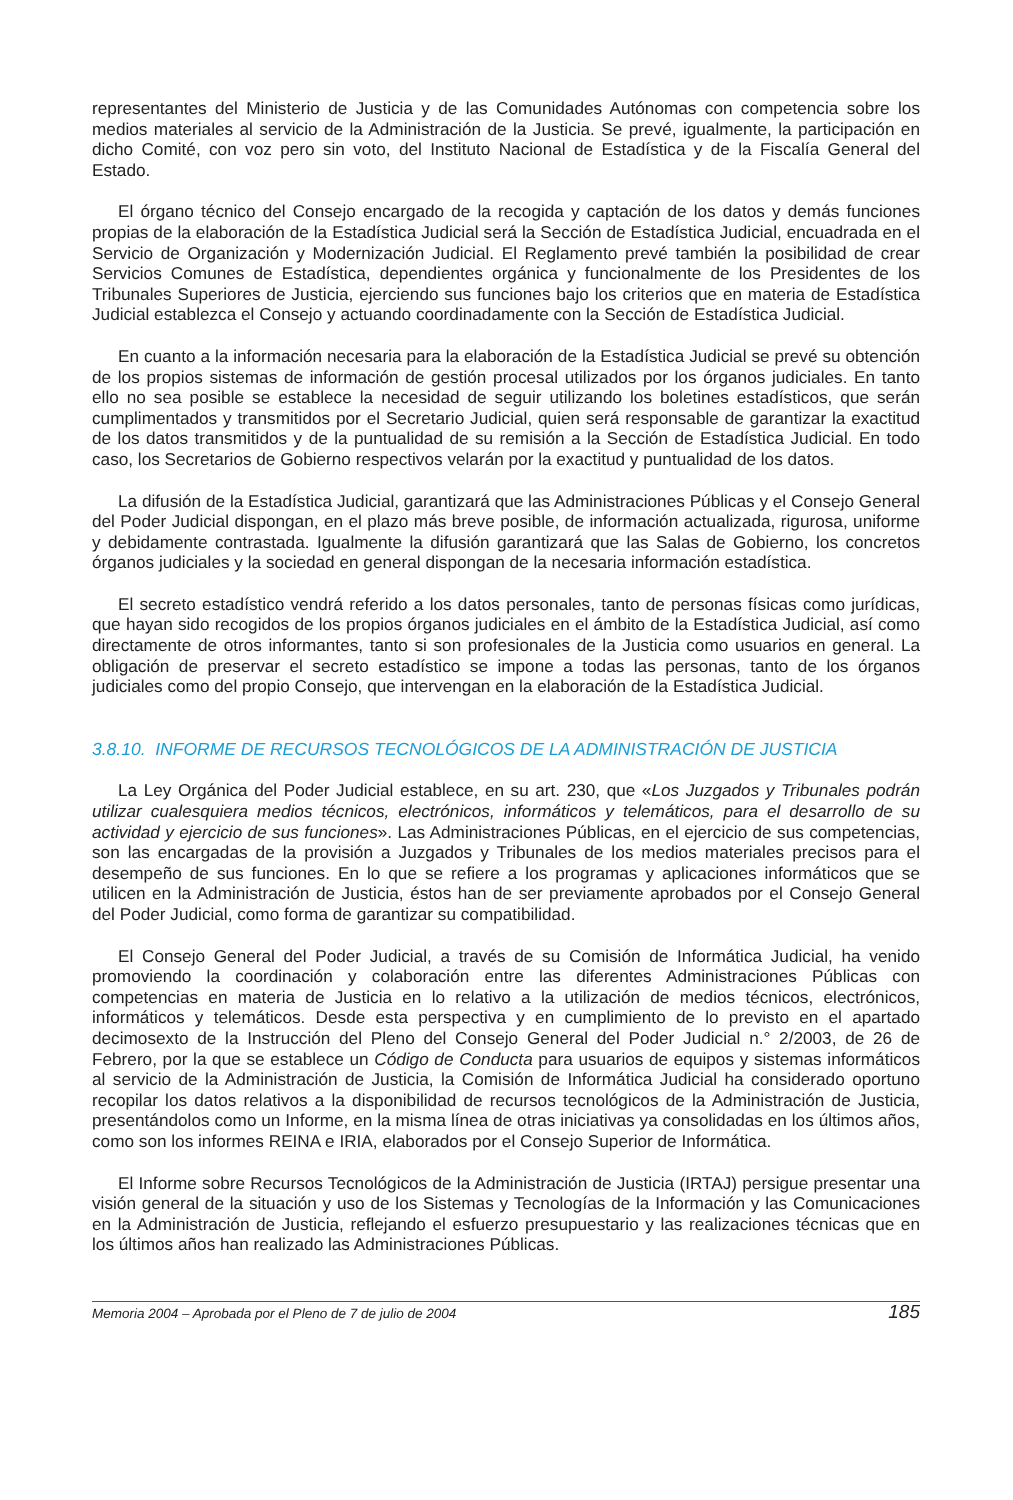representantes del Ministerio de Justicia y de las Comunidades Autónomas con competencia sobre los medios materiales al servicio de la Administración de la Justicia. Se prevé, igualmente, la participación en dicho Comité, con voz pero sin voto, del Instituto Nacional de Estadística y de la Fiscalía General del Estado.
El órgano técnico del Consejo encargado de la recogida y captación de los datos y demás funciones propias de la elaboración de la Estadística Judicial será la Sección de Estadística Judicial, encuadrada en el Servicio de Organización y Modernización Judicial. El Reglamento prevé también la posibilidad de crear Servicios Comunes de Estadística, dependientes orgánica y funcionalmente de los Presidentes de los Tribunales Superiores de Justicia, ejerciendo sus funciones bajo los criterios que en materia de Estadística Judicial establezca el Consejo y actuando coordinadamente con la Sección de Estadística Judicial.
En cuanto a la información necesaria para la elaboración de la Estadística Judicial se prevé su obtención de los propios sistemas de información de gestión procesal utilizados por los órganos judiciales. En tanto ello no sea posible se establece la necesidad de seguir utilizando los boletines estadísticos, que serán cumplimentados y transmitidos por el Secretario Judicial, quien será responsable de garantizar la exactitud de los datos transmitidos y de la puntualidad de su remisión a la Sección de Estadística Judicial. En todo caso, los Secretarios de Gobierno respectivos velarán por la exactitud y puntualidad de los datos.
La difusión de la Estadística Judicial, garantizará que las Administraciones Públicas y el Consejo General del Poder Judicial dispongan, en el plazo más breve posible, de información actualizada, rigurosa, uniforme y debidamente contrastada. Igualmente la difusión garantizará que las Salas de Gobierno, los concretos órganos judiciales y la sociedad en general dispongan de la necesaria información estadística.
El secreto estadístico vendrá referido a los datos personales, tanto de personas físicas como jurídicas, que hayan sido recogidos de los propios órganos judiciales en el ámbito de la Estadística Judicial, así como directamente de otros informantes, tanto si son profesionales de la Justicia como usuarios en general. La obligación de preservar el secreto estadístico se impone a todas las personas, tanto de los órganos judiciales como del propio Consejo, que intervengan en la elaboración de la Estadística Judicial.
3.8.10. INFORME DE RECURSOS TECNOLÓGICOS DE LA ADMINISTRACIÓN DE JUSTICIA
La Ley Orgánica del Poder Judicial establece, en su art. 230, que «Los Juzgados y Tribunales podrán utilizar cualesquiera medios técnicos, electrónicos, informáticos y telemáticos, para el desarrollo de su actividad y ejercicio de sus funciones». Las Administraciones Públicas, en el ejercicio de sus competencias, son las encargadas de la provisión a Juzgados y Tribunales de los medios materiales precisos para el desempeño de sus funciones. En lo que se refiere a los programas y aplicaciones informáticos que se utilicen en la Administración de Justicia, éstos han de ser previamente aprobados por el Consejo General del Poder Judicial, como forma de garantizar su compatibilidad.
El Consejo General del Poder Judicial, a través de su Comisión de Informática Judicial, ha venido promoviendo la coordinación y colaboración entre las diferentes Administraciones Públicas con competencias en materia de Justicia en lo relativo a la utilización de medios técnicos, electrónicos, informáticos y telemáticos. Desde esta perspectiva y en cumplimiento de lo previsto en el apartado decimosexto de la Instrucción del Pleno del Consejo General del Poder Judicial n.° 2/2003, de 26 de Febrero, por la que se establece un Código de Conducta para usuarios de equipos y sistemas informáticos al servicio de la Administración de Justicia, la Comisión de Informática Judicial ha considerado oportuno recopilar los datos relativos a la disponibilidad de recursos tecnológicos de la Administración de Justicia, presentándolos como un Informe, en la misma línea de otras iniciativas ya consolidadas en los últimos años, como son los informes REINA e IRIA, elaborados por el Consejo Superior de Informática.
El Informe sobre Recursos Tecnológicos de la Administración de Justicia (IRTAJ) persigue presentar una visión general de la situación y uso de los Sistemas y Tecnologías de la Información y las Comunicaciones en la Administración de Justicia, reflejando el esfuerzo presupuestario y las realizaciones técnicas que en los últimos años han realizado las Administraciones Públicas.
Memoria 2004 – Aprobada por el Pleno de 7 de julio de 2004 185